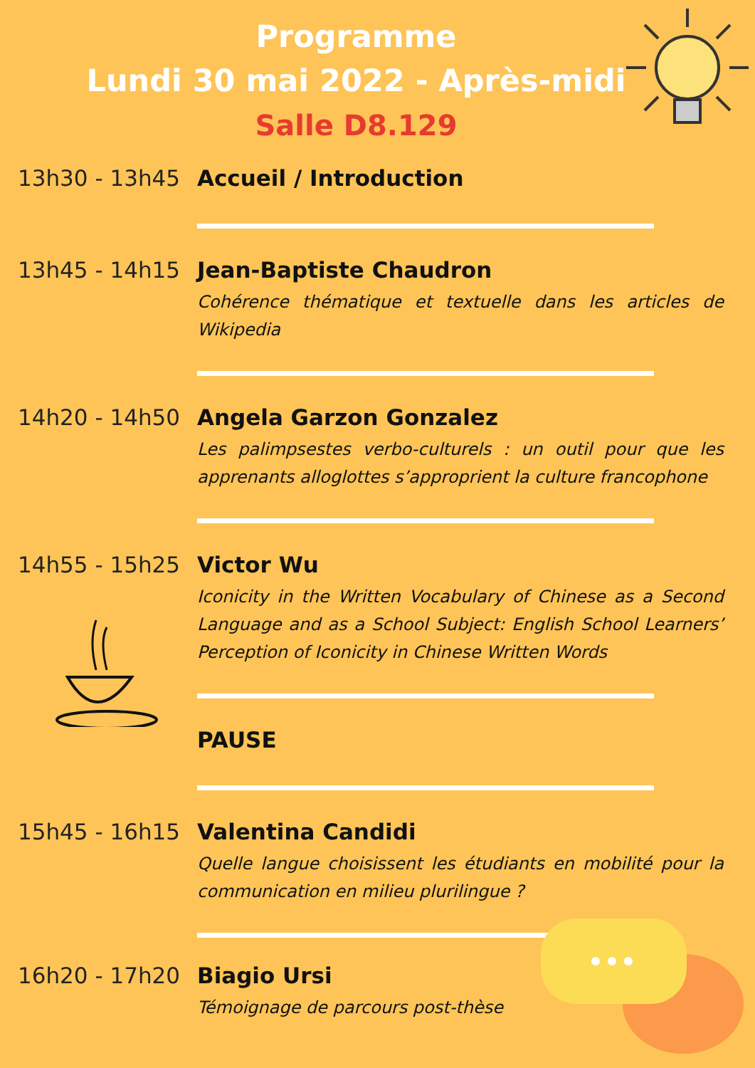Programme
Lundi 30 mai 2022 - Après-midi
Salle D8.129
13h30 - 13h45 Accueil / Introduction
13h45 - 14h15 Jean-Baptiste Chaudron
Cohérence thématique et textuelle dans les articles de Wikipedia
14h20 - 14h50 Angela Garzon Gonzalez
Les palimpsestes verbo-culturels : un outil pour que les apprenants alloglottes s’approprient la culture francophone
14h55 - 15h25 Victor Wu
Iconicity in the Written Vocabulary of Chinese as a Second Language and as a School Subject: English School Learners’ Perception of Iconicity in Chinese Written Words
PAUSE
15h45 - 16h15 Valentina Candidi
Quelle langue choisissent les étudiants en mobilité pour la communication en milieu plurilingue ?
16h20 - 17h20 Biagio Ursi
Témoignage de parcours post-thèse